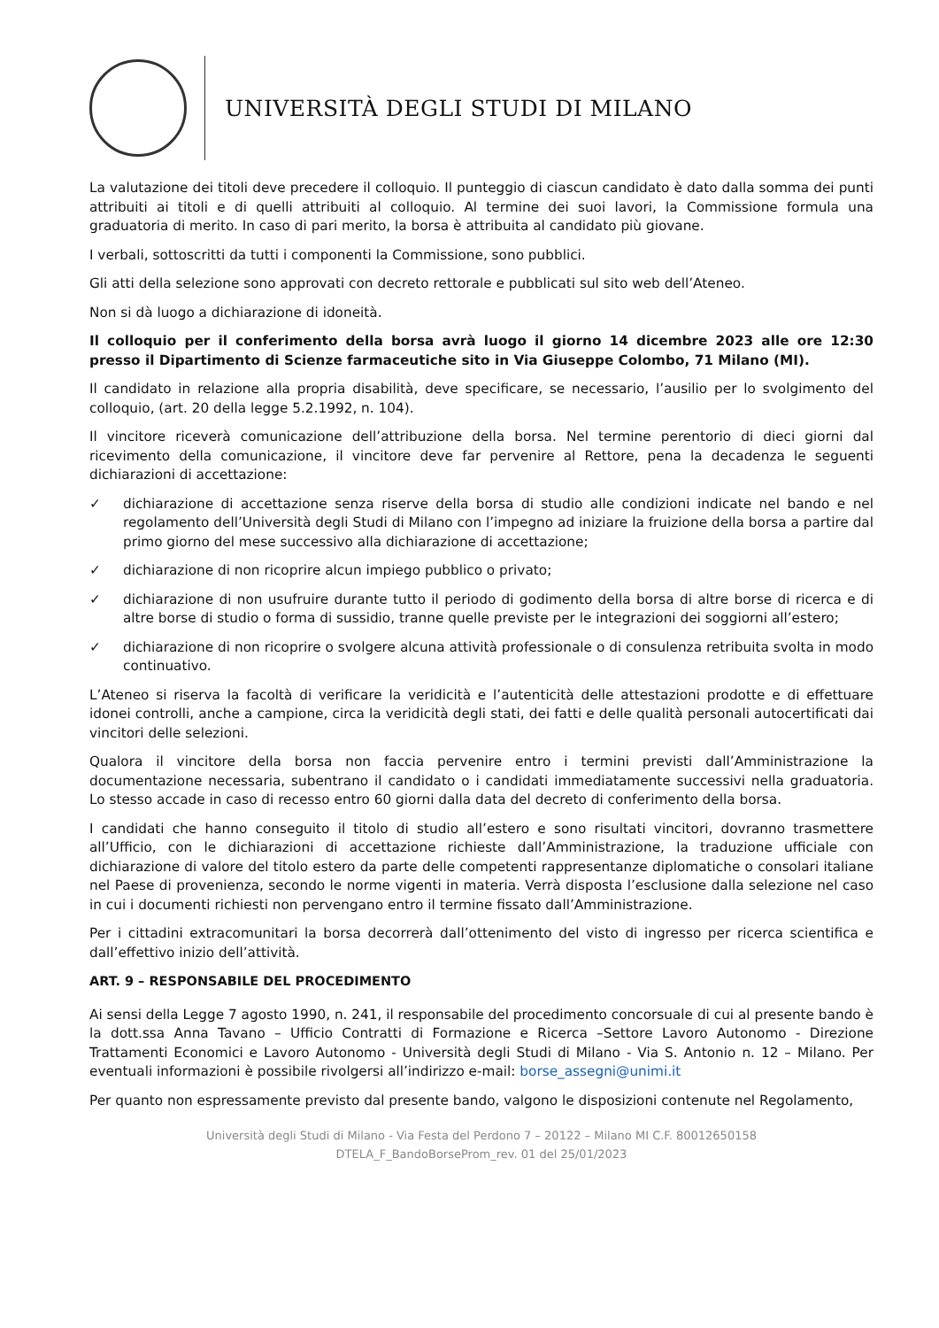UNIVERSITÀ DEGLI STUDI DI MILANO
La valutazione dei titoli deve precedere il colloquio. Il punteggio di ciascun candidato è dato dalla somma dei punti attribuiti ai titoli e di quelli attribuiti al colloquio. Al termine dei suoi lavori, la Commissione formula una graduatoria di merito. In caso di pari merito, la borsa è attribuita al candidato più giovane.
I verbali, sottoscritti da tutti i componenti la Commissione, sono pubblici.
Gli atti della selezione sono approvati con decreto rettorale e pubblicati sul sito web dell’Ateneo.
Non si dà luogo a dichiarazione di idoneità.
Il colloquio per il conferimento della borsa avrà luogo il giorno 14 dicembre 2023 alle ore 12:30 presso il Dipartimento di Scienze farmaceutiche sito in Via Giuseppe Colombo, 71 Milano (MI).
Il candidato in relazione alla propria disabilità, deve specificare, se necessario, l’ausilio per lo svolgimento del colloquio, (art. 20 della legge 5.2.1992, n. 104).
Il vincitore riceverà comunicazione dell’attribuzione della borsa. Nel termine perentorio di dieci giorni dal ricevimento della comunicazione, il vincitore deve far pervenire al Rettore, pena la decadenza le seguenti dichiarazioni di accettazione:
✓ dichiarazione di accettazione senza riserve della borsa di studio alle condizioni indicate nel bando e nel regolamento dell’Università degli Studi di Milano con l’impegno ad iniziare la fruizione della borsa a partire dal primo giorno del mese successivo alla dichiarazione di accettazione;
✓ dichiarazione di non ricoprire alcun impiego pubblico o privato;
✓ dichiarazione di non usufruire durante tutto il periodo di godimento della borsa di altre borse di ricerca e di altre borse di studio o forma di sussidio, tranne quelle previste per le integrazioni dei soggiorni all’estero;
✓ dichiarazione di non ricoprire o svolgere alcuna attività professionale o di consulenza retribuita svolta in modo continuativo.
L’Ateneo si riserva la facoltà di verificare la veridicità e l’autenticità delle attestazioni prodotte e di effettuare idonei controlli, anche a campione, circa la veridicità degli stati, dei fatti e delle qualità personali autocertificati dai vincitori delle selezioni.
Qualora il vincitore della borsa non faccia pervenire entro i termini previsti dall’Amministrazione la documentazione necessaria, subentrano il candidato o i candidati immediatamente successivi nella graduatoria. Lo stesso accade in caso di recesso entro 60 giorni dalla data del decreto di conferimento della borsa.
I candidati che hanno conseguito il titolo di studio all’estero e sono risultati vincitori, dovranno trasmettere all’Ufficio, con le dichiarazioni di accettazione richieste dall’Amministrazione, la traduzione ufficiale con dichiarazione di valore del titolo estero da parte delle competenti rappresentanze diplomatiche o consolari italiane nel Paese di provenienza, secondo le norme vigenti in materia. Verrà disposta l’esclusione dalla selezione nel caso in cui i documenti richiesti non pervengano entro il termine fissato dall’Amministrazione.
Per i cittadini extracomunitari la borsa decorrerà dall’ottenimento del visto di ingresso per ricerca scientifica e dall’effettivo inizio dell’attività.
ART. 9 – RESPONSABILE DEL PROCEDIMENTO
Ai sensi della Legge 7 agosto 1990, n. 241, il responsabile del procedimento concorsuale di cui al presente bando è la dott.ssa Anna Tavano – Ufficio Contratti di Formazione e Ricerca –Settore Lavoro Autonomo - Direzione Trattamenti Economici e Lavoro Autonomo - Università degli Studi di Milano - Via S. Antonio n. 12 – Milano. Per eventuali informazioni è possibile rivolgersi all’indirizzo e-mail: borse_assegni@unimi.it
Per quanto non espressamente previsto dal presente bando, valgono le disposizioni contenute nel Regolamento,
Università degli Studi di Milano - Via Festa del Perdono 7 – 20122 – Milano MI C.F. 80012650158
DTELA_F_BandoBorseProm_rev. 01 del 25/01/2023